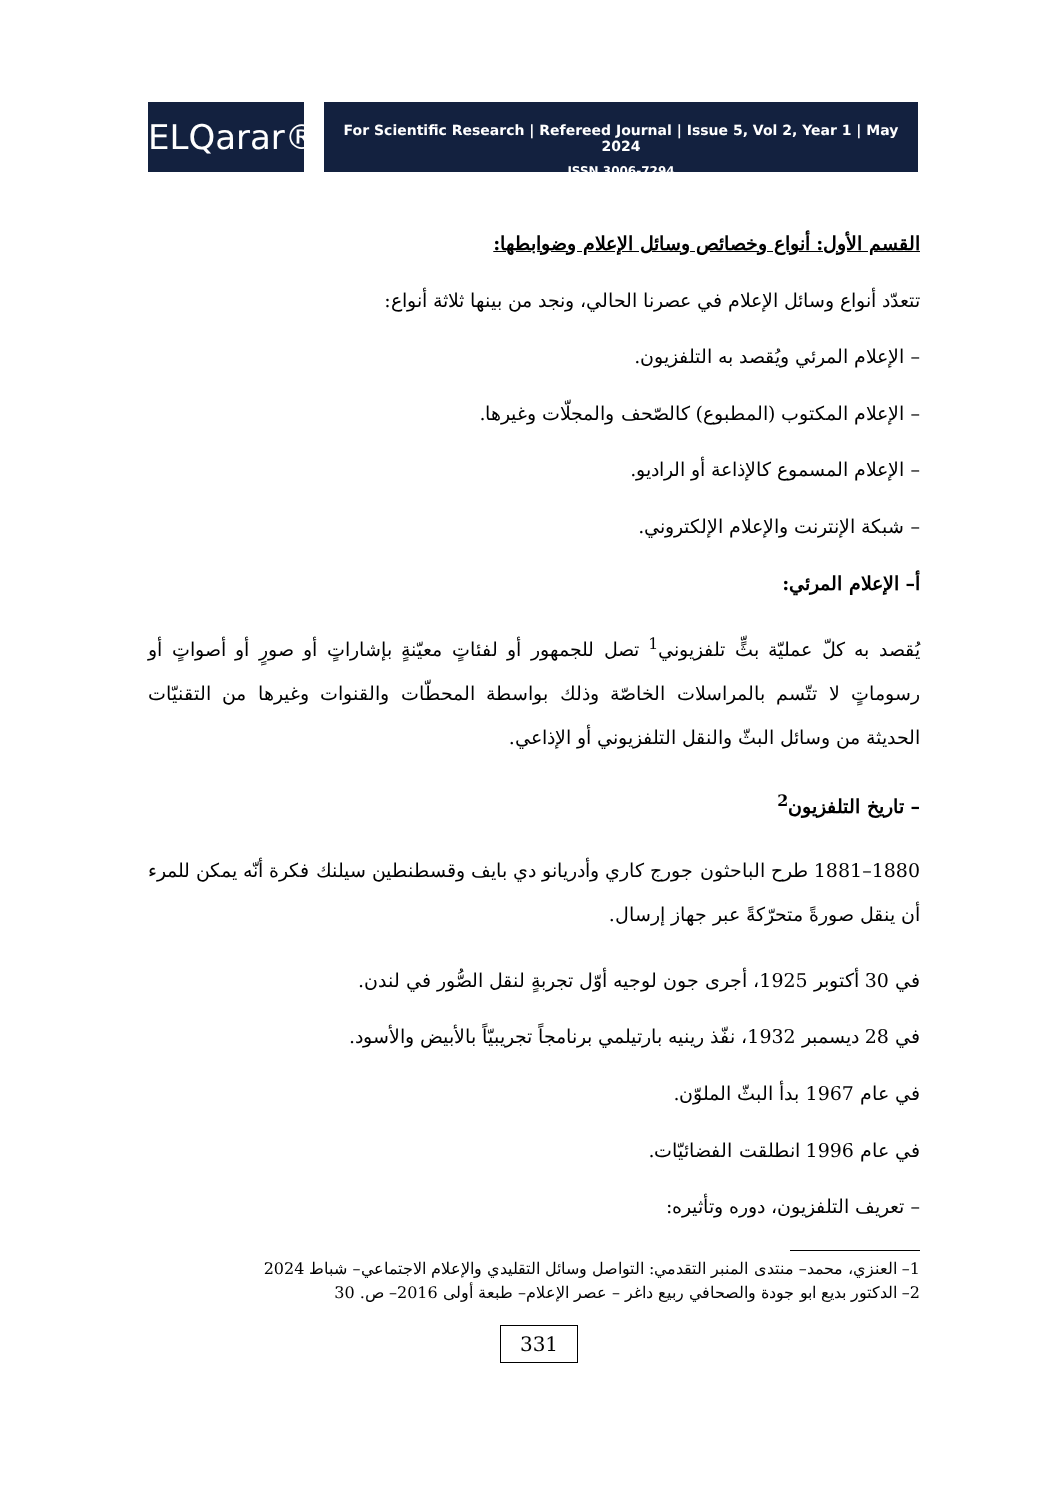ELQarar®
For Scientific Research | Refereed Journal | Issue 5, Vol 2, Year 1 | May 2024
ISSN 3006-7294
القسم الأول: أنواع وخصائص وسائل الإعلام وضوابطها:
تتعدّد أنواع وسائل الإعلام في عصرنا الحالي، ونجد من بينها ثلاثة أنواع:
– الإعلام المرئي ويُقصد به التلفزيون.
– الإعلام المكتوب (المطبوع) كالصّحف والمجلّات وغيرها.
– الإعلام المسموع كالإذاعة أو الراديو.
– شبكة الإنترنت والإعلام الإلكتروني.
أ– الإعلام المرئي:
يُقصد به كلّ عمليّة بثٍّ تلفزيوني<sup>1</sup> تصل للجمهور أو لفئاتٍ معيّنةٍ بإشاراتٍ أو صورٍ أو أصواتٍ أو رسوماتٍ لا تتّسم بالمراسلات الخاصّة وذلك بواسطة المحطّات والقنوات وغيرها من التقنيّات الحديثة من وسائل البثّ والنقل التلفزيوني أو الإذاعي.
– تاريخ التلفزيون<sup>2</sup>
1880–1881 طرح الباحثون جورج كاري وأدريانو دي بايف وقسطنطين سيلنك فكرة أنّه يمكن للمرء أن ينقل صورةً متحرّكةً عبر جهاز إرسال.
في 30 أكتوبر 1925، أجرى جون لوجيه أوّل تجربةٍ لنقل الصُّور في لندن.
في 28 ديسمبر 1932، نفّذ رينيه بارتيلمي برنامجاً تجريبيّاً بالأبيض والأسود.
في عام 1967 بدأ البثّ الملوّن.
في عام 1996 انطلقت الفضائيّات.
– تعريف التلفزيون، دوره وتأثيره:
1– العنزي، محمد– منتدى المنبر التقدمي: التواصل وسائل التقليدي والإعلام الاجتماعي– شباط 2024
2– الدكتور بديع ابو جودة والصحافي ربيع داغر – عصر الإعلام– طبعة أولى 2016– ص. 30
331